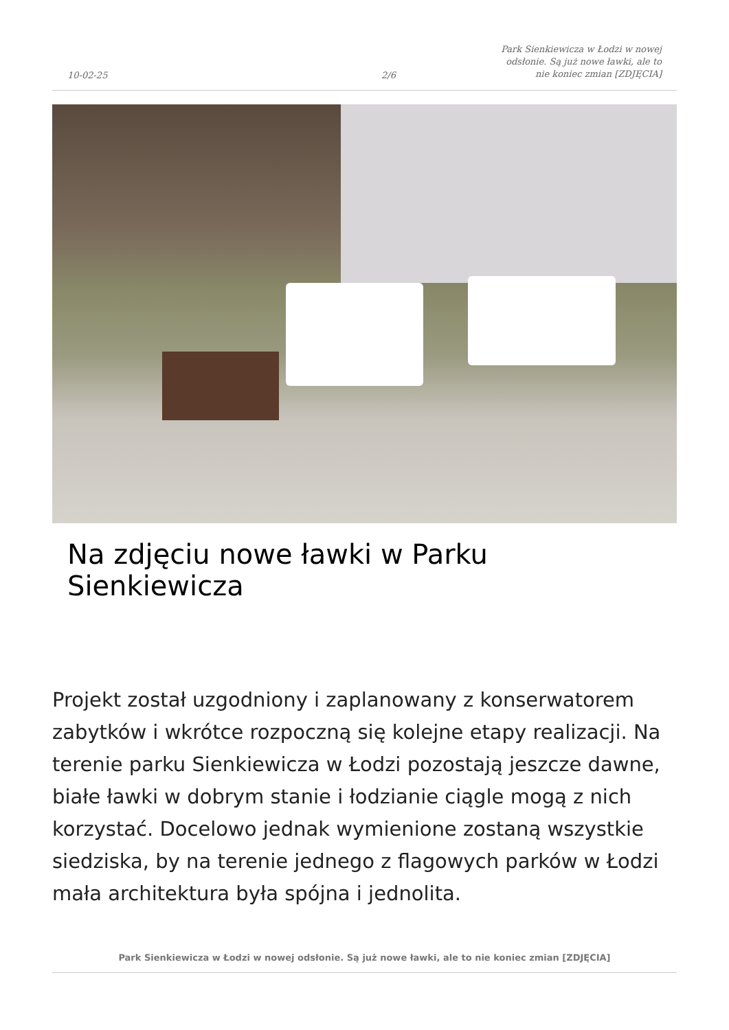10-02-25
2/6
Park Sienkiewicza w Łodzi w nowej odsłonie. Są już nowe ławki, ale to nie koniec zmian [ZDJĘCIA]
Na zdjęciu nowe ławki w Parku Sienkiewicza
Projekt został uzgodniony i zaplanowany z konserwatorem zabytków i wkrótce rozpoczną się kolejne etapy realizacji. Na terenie parku Sienkiewicza w Łodzi pozostają jeszcze dawne, białe ławki w dobrym stanie i łodzianie ciągle mogą z nich korzystać. Docelowo jednak wymienione zostaną wszystkie siedziska, by na terenie jednego z flagowych parków w Łodzi mała architektura była spójna i jednolita.
Park Sienkiewicza w Łodzi w nowej odsłonie. Są już nowe ławki, ale to nie koniec zmian [ZDJĘCIA]